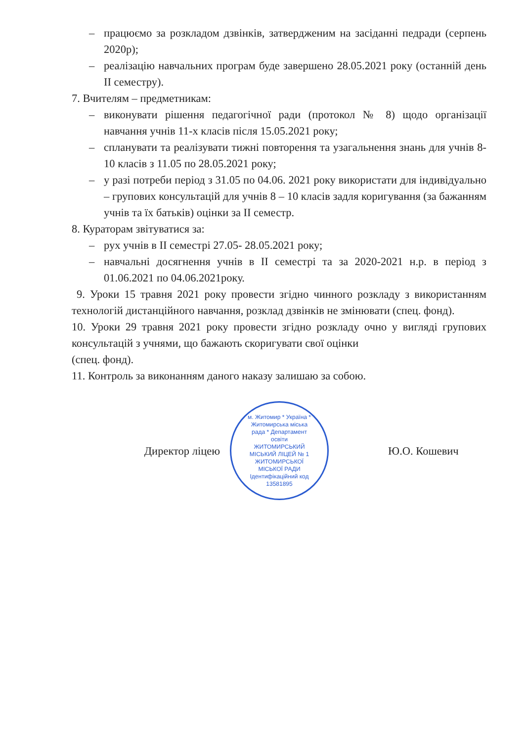– працюємо за розкладом дзвінків, затвердженим на засіданні педради (серпень 2020р);
– реалізацію навчальних програм буде завершено 28.05.2021 року (останній день II семестру).
7. Вчителям – предметникам:
– виконувати рішення педагогічної ради (протокол № 8) щодо організації навчання учнів 11-х класів після 15.05.2021 року;
– спланувати та реалізувати тижні повторення та узагальнення знань для учнів 8-10 класів з 11.05 по 28.05.2021 року;
– у разі потреби період з 31.05 по 04.06. 2021 року використати для індивідуально – групових консультацій для учнів 8 – 10 класів задля коригування (за бажанням учнів та їх батьків) оцінки за II семестр.
8. Кураторам звітуватися за:
– рух учнів в II семестрі 27.05- 28.05.2021 року;
– навчальні досягнення учнів в II семестрі та за 2020-2021 н.р. в період з 01.06.2021 по 04.06.2021року.
9. Уроки 15 травня 2021 року провести згідно чинного розкладу з використанням технологій дистанційного навчання, розклад дзвінків не змінювати (спец. фонд).
10. Уроки 29 травня 2021 року провести згідно розкладу очно у вигляді групових консультацій з учнями, що бажають скоригувати свої оцінки
(спец. фонд).
11. Контроль за виконанням даного наказу залишаю за собою.
Директор ліцею
м. Житомир * Україна * Житомирська міська рада * Департамент освіти
ЖИТОМИРСЬКИЙ МІСЬКИЙ ЛІЦЕЙ № 1 ЖИТОМИРСЬКОЇ МІСЬКОЇ РАДИ
Ідентифікаційний код 13581895
Ю.О. Кошевич